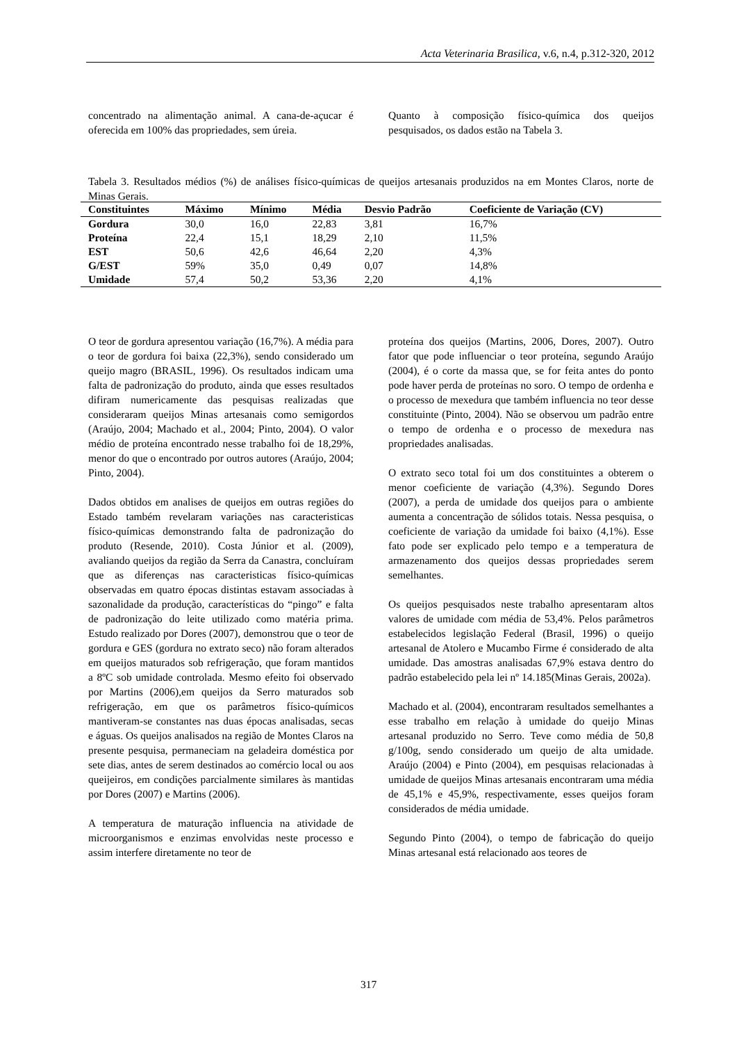Acta Veterinaria Brasilica, v.6, n.4, p.312-320, 2012
concentrado na alimentação animal. A cana-de-açucar é oferecida em 100% das propriedades, sem úreia.
Quanto à composição físico-química dos queijos pesquisados, os dados estão na Tabela 3.
Tabela 3. Resultados médios (%) de análises físico-químicas de queijos artesanais produzidos na em Montes Claros, norte de Minas Gerais.
| Constituintes | Máximo | Mínimo | Média | Desvio Padrão | Coeficiente de Variação (CV) |
| --- | --- | --- | --- | --- | --- |
| Gordura | 30,0 | 16,0 | 22,83 | 3,81 | 16,7% |
| Proteína | 22,4 | 15,1 | 18,29 | 2,10 | 11,5% |
| EST | 50,6 | 42,6 | 46,64 | 2,20 | 4,3% |
| G/EST | 59% | 35,0 | 0,49 | 0,07 | 14,8% |
| Umidade | 57,4 | 50,2 | 53,36 | 2,20 | 4,1% |
O teor de gordura apresentou variação (16,7%). A média para o teor de gordura foi baixa (22,3%), sendo considerado um queijo magro (BRASIL, 1996). Os resultados indicam uma falta de padronização do produto, ainda que esses resultados difiram numericamente das pesquisas realizadas que consideraram queijos Minas artesanais como semigordos (Araújo, 2004; Machado et al., 2004; Pinto, 2004). O valor médio de proteína encontrado nesse trabalho foi de 18,29%, menor do que o encontrado por outros autores (Araújo, 2004; Pinto, 2004).
Dados obtidos em analises de queijos em outras regiões do Estado também revelaram variações nas caracteristicas físico-químicas demonstrando falta de padronização do produto (Resende, 2010). Costa Júnior et al. (2009), avaliando queijos da região da Serra da Canastra, concluíram que as diferenças nas caracteristicas físico-químicas observadas em quatro épocas distintas estavam associadas à sazonalidade da produção, características do “pingo” e falta de padronização do leite utilizado como matéria prima. Estudo realizado por Dores (2007), demonstrou que o teor de gordura e GES (gordura no extrato seco) não foram alterados em queijos maturados sob refrigeração, que foram mantidos a 8ºC sob umidade controlada. Mesmo efeito foi observado por Martins (2006),em queijos da Serro maturados sob refrigeração, em que os parâmetros físico-químicos mantiveram-se constantes nas duas épocas analisadas, secas e águas. Os queijos analisados na região de Montes Claros na presente pesquisa, permaneciam na geladeira doméstica por sete dias, antes de serem destinados ao comércio local ou aos queijeiros, em condições parcialmente similares às mantidas por Dores (2007) e Martins (2006).
A temperatura de maturação influencia na atividade de microorganismos e enzimas envolvidas neste processo e assim interfere diretamente no teor de
proteína dos queijos (Martins, 2006, Dores, 2007). Outro fator que pode influenciar o teor proteína, segundo Araújo (2004), é o corte da massa que, se for feita antes do ponto pode haver perda de proteínas no soro. O tempo de ordenha e o processo de mexedura que também influencia no teor desse constituinte (Pinto, 2004). Não se observou um padrão entre o tempo de ordenha e o processo de mexedura nas propriedades analisadas.
O extrato seco total foi um dos constituintes a obterem o menor coeficiente de variação (4,3%). Segundo Dores (2007), a perda de umidade dos queijos para o ambiente aumenta a concentração de sólidos totais. Nessa pesquisa, o coeficiente de variação da umidade foi baixo (4,1%). Esse fato pode ser explicado pelo tempo e a temperatura de armazenamento dos queijos dessas propriedades serem semelhantes.
Os queijos pesquisados neste trabalho apresentaram altos valores de umidade com média de 53,4%. Pelos parâmetros estabelecidos legislação Federal (Brasil, 1996) o queijo artesanal de Atolero e Mucambo Firme é considerado de alta umidade. Das amostras analisadas 67,9% estava dentro do padrão estabelecido pela lei nº 14.185(Minas Gerais, 2002a).
Machado et al. (2004), encontraram resultados semelhantes a esse trabalho em relação à umidade do queijo Minas artesanal produzido no Serro. Teve como média de 50,8 g/100g, sendo considerado um queijo de alta umidade. Araújo (2004) e Pinto (2004), em pesquisas relacionadas à umidade de queijos Minas artesanais encontraram uma média de 45,1% e 45,9%, respectivamente, esses queijos foram considerados de média umidade.
Segundo Pinto (2004), o tempo de fabricação do queijo Minas artesanal está relacionado aos teores de
317